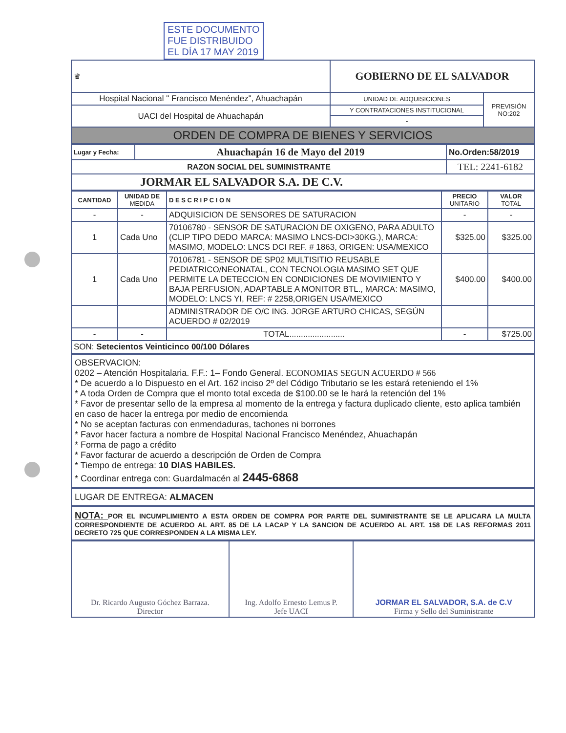ESTE DOCUMENTO
FUE DISTRIBUIDO
EL DÍA 17 MAY 2019
| ♛ | GOBIERNO DE EL SALVADOR | |
| Hospital Nacional " Francisco Menéndez", Ahuachapán | UNIDAD DE ADQUISICIONES | PREVISIÓN NO:202 |
| UACI del Hospital de Ahuachapán | Y CONTRATACIONES INSTITUCIONAL | |
| | - | |
| ORDEN DE COMPRA DE BIENES Y SERVICIOS | | |
| Lugar y Fecha: | Ahuachapán 16 de Mayo del 2019 | No.Orden:58/2019 |
| RAZON SOCIAL DEL SUMINISTRANTE | | TEL: 2241-6182 |
| JORMAR EL SALVADOR S.A. DE C.V. | | |
| CANTIDAD | UNIDAD DE MEDIDA | D E S C R I P C I O N | PRECIO UNITARIO | VALOR TOTAL |
| --- | --- | --- | --- | --- |
| - | - | ADQUISICION DE SENSORES DE SATURACION | - | - |
| 1 | Cada Uno | 70106780 - SENSOR DE SATURACION DE OXIGENO, PARA ADULTO (CLIP TIPO DEDO MARCA: MASIMO LNCS-DCI>30KG.), MARCA: MASIMO, MODELO: LNCS DCI REF. # 1863, ORIGEN: USA/MEXICO | $325.00 | $325.00 |
| 1 | Cada Uno | 70106781 - SENSOR DE SP02 MULTISITIO REUSABLE PEDIATRICO/NEONATAL, CON TECNOLOGIA MASIMO SET QUE PERMITE LA DETECCION EN CONDICIONES DE MOVIMIENTO Y BAJA PERFUSION, ADAPTABLE A MONITOR BTL., MARCA: MASIMO, MODELO: LNCS YI, REF: # 2258,ORIGEN USA/MEXICO | $400.00 | $400.00 |
| | | ADMINISTRADOR DE O/C ING. JORGE ARTURO CHICAS, SEGÚN ACUERDO # 02/2019 | | |
| - | - | TOTAL........................ | - | $725.00 |
| SON: Setecientos Veinticinco 00/100 Dólares | | | | |
OBSERVACION:
0202 – Atención Hospitalaria. F.F.: 1– Fondo General. ECONOMIAS SEGUN ACUERDO # 566
* De acuerdo a lo Dispuesto en el Art. 162 inciso 2º del Código Tributario se les estará reteniendo el 1%
* A toda Orden de Compra que el monto total exceda de $100.00 se le hará la retención del 1%
* Favor de presentar sello de la empresa al momento de la entrega y factura duplicado cliente, esto aplica también en caso de hacer la entrega por medio de encomienda
* No se aceptan facturas con enmendaduras, tachones ni borrones
* Favor hacer factura a nombre de Hospital Nacional Francisco Menéndez, Ahuachapán
* Forma de pago a crédito
* Favor facturar de acuerdo a descripción de Orden de Compra
* Tiempo de entrega: 10 DIAS HABILES.
* Coordinar entrega con: Guardalmacén al 2445-6868
LUGAR DE ENTREGA: ALMACEN
NOTA: POR EL INCUMPLIMIENTO A ESTA ORDEN DE COMPRA POR PARTE DEL SUMINISTRANTE SE LE APLICARA LA MULTA CORRESPONDIENTE DE ACUERDO AL ART. 85 DE LA LACAP Y LA SANCION DE ACUERDO AL ART. 158 DE LAS REFORMAS 2011 DECRETO 725 QUE CORRESPONDEN A LA MISMA LEY.
| Dr. Ricardo Augusto Góchez Barraza. Director | Ing. Adolfo Ernesto Lemus P. Jefe UACI | JORMAR EL SALVADOR, S.A. de C.V Firma y Sello del Suministrante |